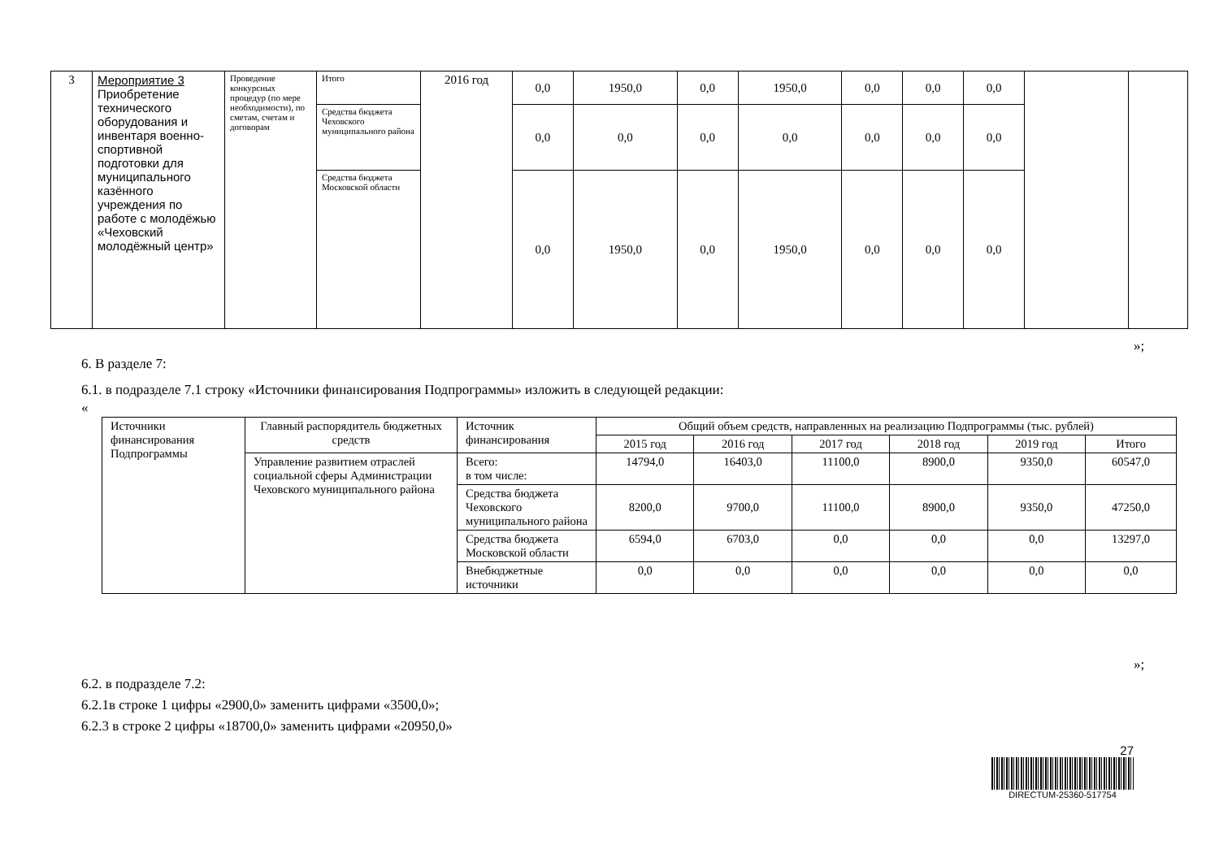| 3 | Мероприятие 3 Приобретение технического оборудования и инвентаря военно-спортивной подготовки для муниципального казённого учреждения по работе с молодёжью «Чеховский молодёжный центр» | Проведение конкурсных процедур (по мере необходимости), по сметам, счетам и договорам | Итого | 2016 год | 0,0 | 1950,0 | 0,0 | 1950,0 | 0,0 | 0,0 | 0,0 | | |
| | | | Средства бюджета Чеховского муниципального района | | 0,0 | 0,0 | 0,0 | 0,0 | 0,0 | 0,0 | 0,0 | | |
| | | | Средства бюджета Московской области | | 0,0 | 1950,0 | 0,0 | 1950,0 | 0,0 | 0,0 | 0,0 | | |
»;
6. В разделе 7:
6.1. в подразделе 7.1 строку «Источники финансирования Подпрограммы» изложить в следующей редакции:
«
| Источники финансирования Подпрограммы | Главный распорядитель бюджетных средств | Источник финансирования | Общий объем средств, направленных на реализацию Подпрограммы (тыс. рублей) | | | | | |
| | | | 2015 год | 2016 год | 2017 год | 2018 год | 2019 год | Итого |
| | Управление развитием отраслей социальной сферы Администрации Чеховского муниципального района | Всего: в том числе: | 14794,0 | 16403,0 | 11100,0 | 8900,0 | 9350,0 | 60547,0 |
| | | Средства бюджета Чеховского муниципального района | 8200,0 | 9700,0 | 11100,0 | 8900,0 | 9350,0 | 47250,0 |
| | | Средства бюджета Московской области | 6594,0 | 6703,0 | 0,0 | 0,0 | 0,0 | 13297,0 |
| | | Внебюджетные источники | 0,0 | 0,0 | 0,0 | 0,0 | 0,0 | 0,0 |
»;
6.2. в подразделе 7.2:
6.2.1в строке 1 цифры «2900,0» заменить цифрами «3500,0»;
6.2.3 в строке 2 цифры «18700,0» заменить цифрами «20950,0»
27
DIRECTUM-25360-517754